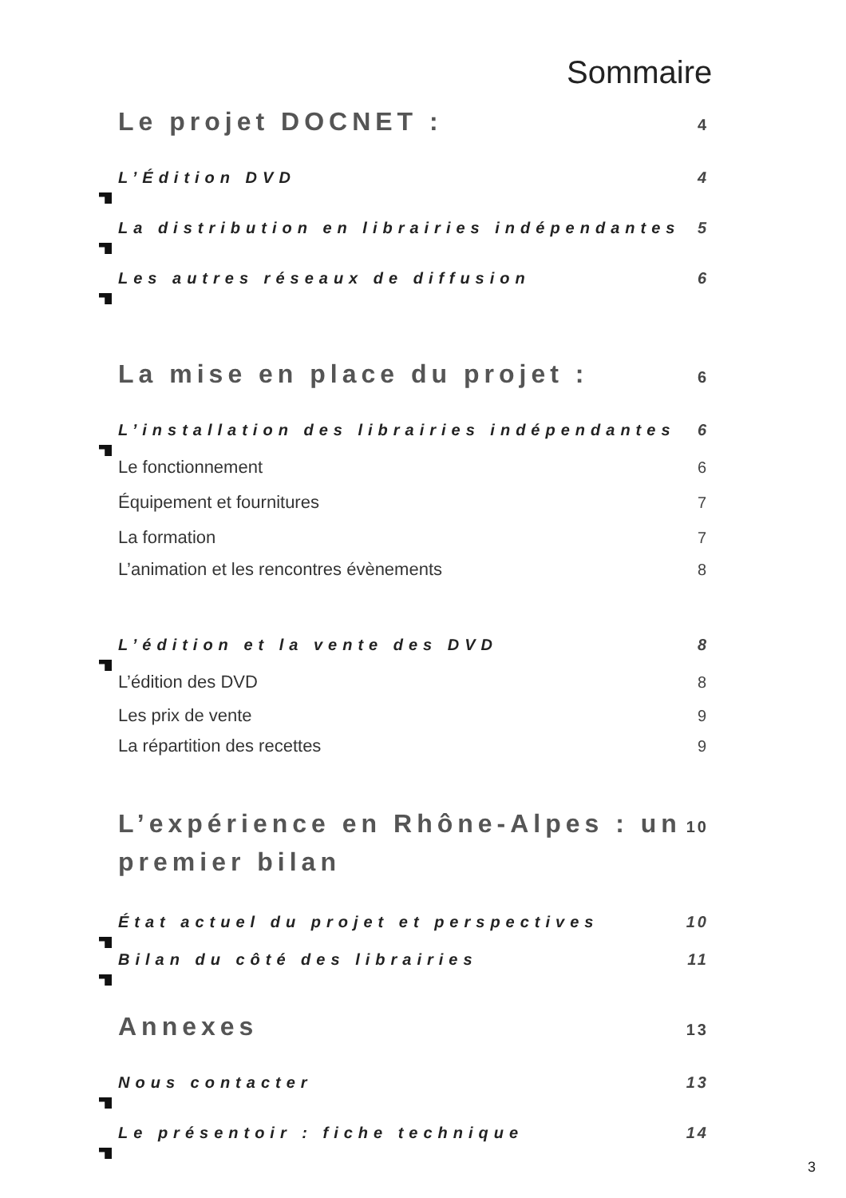Sommaire
Le projet DOCNET : 4
L’Édition DVD 4
La distribution en librairies indépendantes 5
Les autres réseaux de diffusion 6
La mise en place du projet : 6
L’installation des librairies indépendantes 6
Le fonctionnement 6
Équipement et fournitures 7
La formation 7
L’animation et les rencontres évènements 8
L’édition et la vente des DVD 8
L’édition des DVD 8
Les prix de vente 9
La répartition des recettes 9
L’expérience en Rhône-Alpes : un
premier bilan 10
État actuel du projet et perspectives 10
Bilan du côté des librairies 11
Annexes 13
Nous contacter 13
Le présentoir : fiche technique 14
3